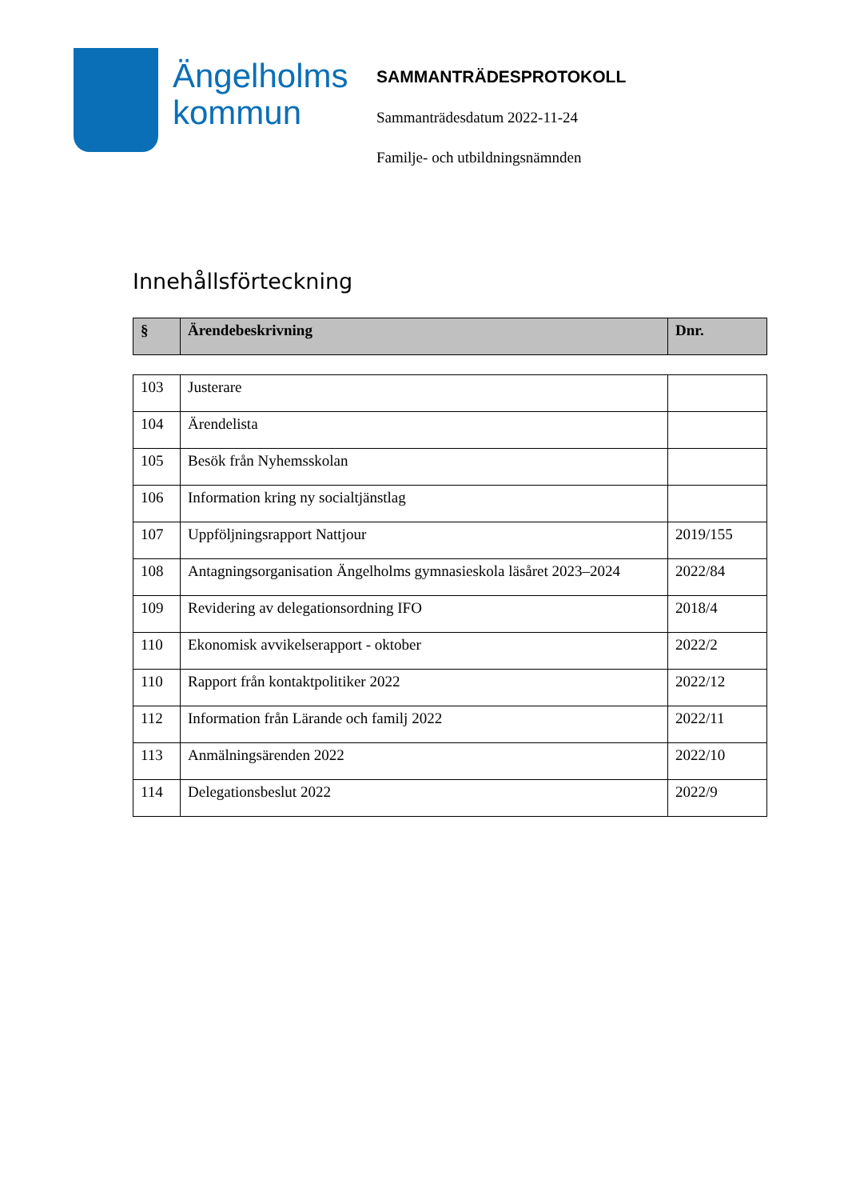Ängelholms kommun
SAMMANTRÄDESPROTOKOLL
Sammanträdesdatum 2022-11-24
Familje- och utbildningsnämnden
Innehållsförteckning
| § | Ärendebeskrivning | Dnr. |
| --- | --- | --- |
| 103 | Justerare | |
| 104 | Ärendelista | |
| 105 | Besök från Nyhemsskolan | |
| 106 | Information kring ny socialtjänstlag | |
| 107 | Uppföljningsrapport Nattjour | 2019/155 |
| 108 | Antagningsorganisation Ängelholms gymnasieskola läsåret 2023–2024 | 2022/84 |
| 109 | Revidering av delegationsordning IFO | 2018/4 |
| 110 | Ekonomisk avvikelserapport - oktober | 2022/2 |
| 110 | Rapport från kontaktpolitiker 2022 | 2022/12 |
| 112 | Information från Lärande och familj 2022 | 2022/11 |
| 113 | Anmälningsärenden 2022 | 2022/10 |
| 114 | Delegationsbeslut 2022 | 2022/9 |